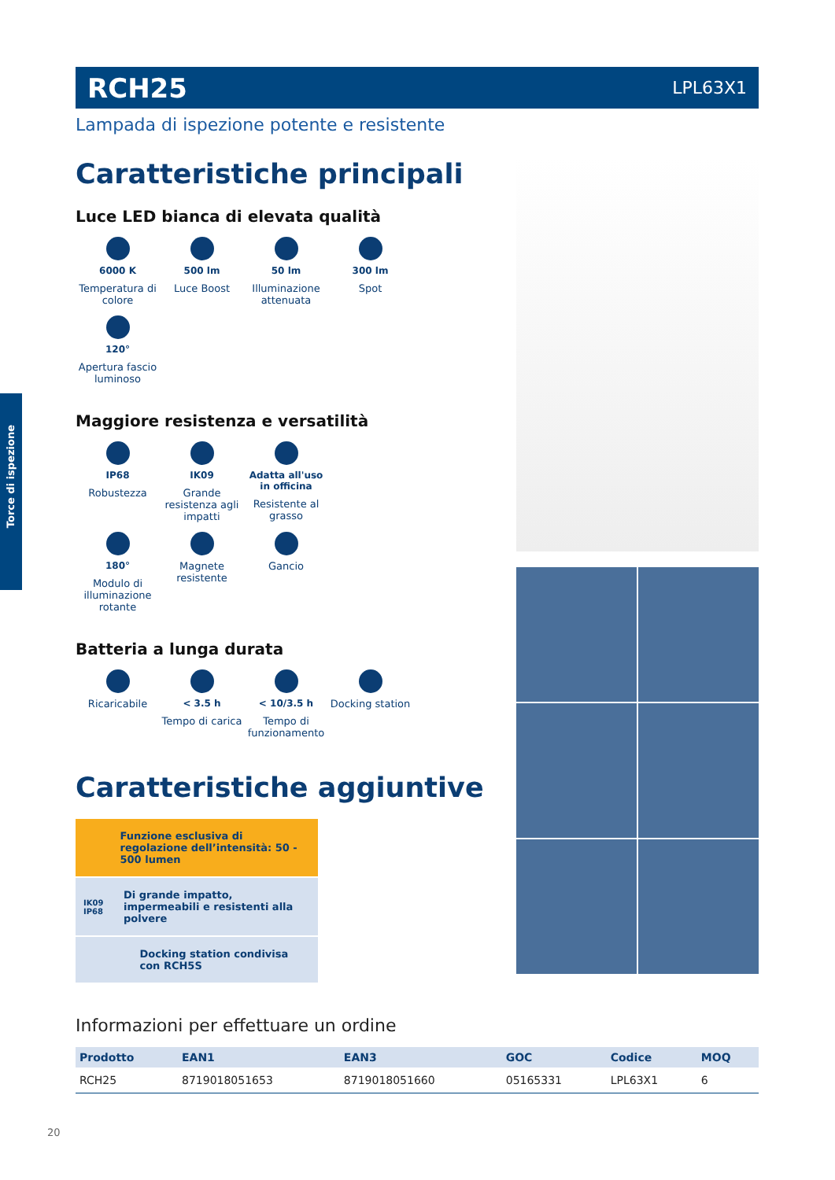Torce di ispezione
RCH25 LPL63X1
Lampada di ispezione potente e resistente
Caratteristiche principali
Luce LED bianca di elevata qualità
6000 K
Temperatura di colore
500 lm
Luce Boost
50 lm
Illuminazione attenuata
300 lm
Spot
120°
Apertura fascio luminoso
Maggiore resistenza e versatilità
IP68
Robustezza
IK09
Grande resistenza agli impatti
Adatta all'uso in officina
Resistente al grasso
180°
Modulo di illuminazione rotante
Magnete resistente
Gancio
Batteria a lunga durata
Ricaricabile
< 3.5 h
Tempo di carica
< 10/3.5 h
Tempo di funzionamento
Docking station
Caratteristiche aggiuntive
Funzione esclusiva di regolazione dell’intensità: 50 - 500 lumen
IK09 IP68
Di grande impatto, impermeabili e resistenti alla polvere
Docking station condivisa con RCH5S
Informazioni per effettuare un ordine
| Prodotto | EAN1 | EAN3 | GOC | Codice | MOQ |
| --- | --- | --- | --- | --- | --- |
| RCH25 | 8719018051653 | 8719018051660 | 05165331 | LPL63X1 | 6 |
20